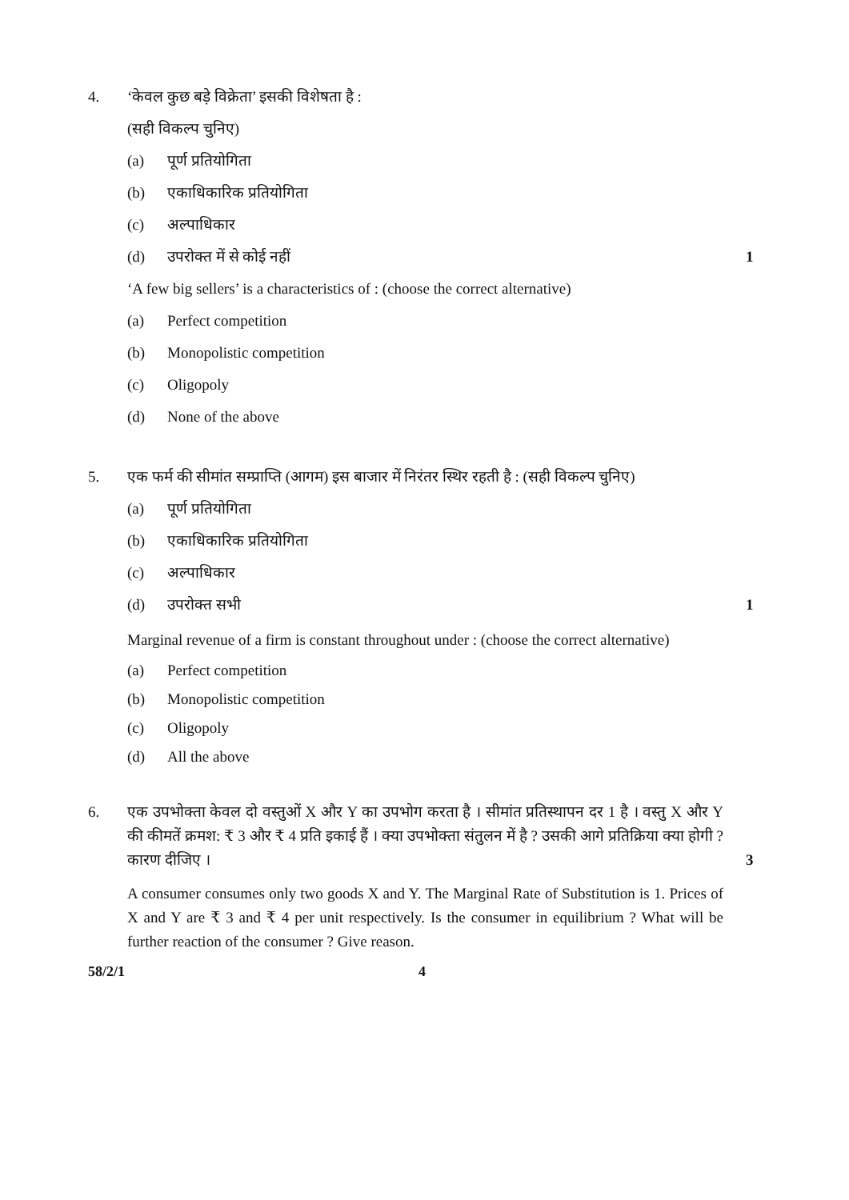4. ‘केवल कुछ बड़े विक्रेता’ इसकी विशेषता है :
(सही विकल्प चुनिए)
(a) पूर्ण प्रतियोगिता
(b) एकाधिकारिक प्रतियोगिता
(c) अल्पाधिकार
(d) उपरोक्त में से कोई नहीं 1
‘A few big sellers’ is a characteristics of : (choose the correct alternative)
(a) Perfect competition
(b) Monopolistic competition
(c) Oligopoly
(d) None of the above
5. एक फर्म की सीमांत सम्प्राप्ति (आगम) इस बाजार में निरंतर स्थिर रहती है : (सही विकल्प चुनिए)
(a) पूर्ण प्रतियोगिता
(b) एकाधिकारिक प्रतियोगिता
(c) अल्पाधिकार
(d) उपरोक्त सभी 1
Marginal revenue of a firm is constant throughout under : (choose the correct alternative)
(a) Perfect competition
(b) Monopolistic competition
(c) Oligopoly
(d) All the above
6. एक उपभोक्ता केवल दो वस्तुओं X और Y का उपभोग करता है । सीमांत प्रतिस्थापन दर 1 है । वस्तु X और Y की कीमतें क्रमश: ₹ 3 और ₹ 4 प्रति इकाई हैं । क्या उपभोक्ता संतुलन में है ? उसकी आगे प्रतिक्रिया क्या होगी ? कारण दीजिए ।
3
A consumer consumes only two goods X and Y. The Marginal Rate of Substitution is 1. Prices of X and Y are ₹ 3 and ₹ 4 per unit respectively. Is the consumer in equilibrium ? What will be further reaction of the consumer ? Give reason.
58/2/1 4